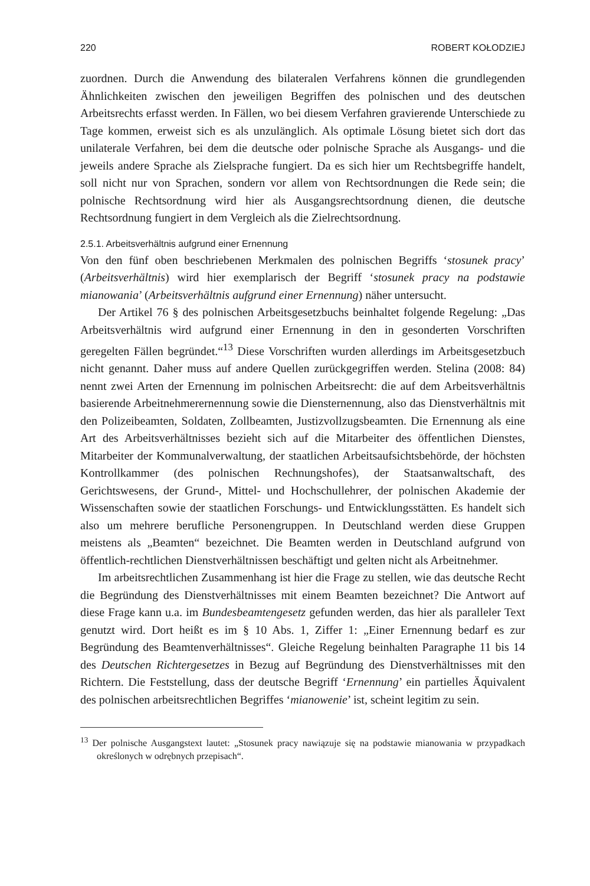220 ROBERT KOŁODZIEJ
zuordnen. Durch die Anwendung des bilateralen Verfahrens können die grundlegenden Ähnlichkeiten zwischen den jeweiligen Begriffen des polnischen und des deutschen Arbeitsrechts erfasst werden. In Fällen, wo bei diesem Verfahren gravierende Unterschiede zu Tage kommen, erweist sich es als unzulänglich. Als optimale Lösung bietet sich dort das unilaterale Verfahren, bei dem die deutsche oder polnische Sprache als Ausgangs- und die jeweils andere Sprache als Zielsprache fungiert. Da es sich hier um Rechtsbegriffe handelt, soll nicht nur von Sprachen, sondern vor allem von Rechtsordnungen die Rede sein; die polnische Rechtsordnung wird hier als Ausgangsrechtsordnung dienen, die deutsche Rechtsordnung fungiert in dem Vergleich als die Zielrechtsordnung.
2.5.1. Arbeitsverhältnis aufgrund einer Ernennung
Von den fünf oben beschriebenen Merkmalen des polnischen Begriffs ‘stosunek pracy’ (Arbeitsverhältnis) wird hier exemplarisch der Begriff ‘stosunek pracy na podstawie mianowania’ (Arbeitsverhältnis aufgrund einer Ernennung) näher untersucht.
Der Artikel 76 § des polnischen Arbeitsgesetzbuchs beinhaltet folgende Regelung: „Das Arbeitsverhältnis wird aufgrund einer Ernennung in den in gesonderten Vorschriften geregelten Fällen begründet.“<sup>13</sup> Diese Vorschriften wurden allerdings im Arbeitsgesetzbuch nicht genannt. Daher muss auf andere Quellen zurückgegriffen werden. Stelina (2008: 84) nennt zwei Arten der Ernennung im polnischen Arbeitsrecht: die auf dem Arbeitsverhältnis basierende Arbeitnehmerernennung sowie die Diensternennung, also das Dienstverhältnis mit den Polizeibeamten, Soldaten, Zollbeamten, Justizvollzugsbeamten. Die Ernennung als eine Art des Arbeitsverhältnisses bezieht sich auf die Mitarbeiter des öffentlichen Dienstes, Mitarbeiter der Kommunalverwaltung, der staatlichen Arbeitsaufsichtsbehörde, der höchsten Kontrollkammer (des polnischen Rechnungshofes), der Staatsanwaltschaft, des Gerichtswesens, der Grund-, Mittel- und Hochschullehrer, der polnischen Akademie der Wissenschaften sowie der staatlichen Forschungs- und Entwicklungsstätten. Es handelt sich also um mehrere berufliche Personengruppen. In Deutschland werden diese Gruppen meistens als „Beamten“ bezeichnet. Die Beamten werden in Deutschland aufgrund von öffentlich-rechtlichen Dienstverhältnissen beschäftigt und gelten nicht als Arbeitnehmer.
Im arbeitsrechtlichen Zusammenhang ist hier die Frage zu stellen, wie das deutsche Recht die Begründung des Dienstverhältnisses mit einem Beamten bezeichnet? Die Antwort auf diese Frage kann u.a. im Bundesbeamtengesetz gefunden werden, das hier als paralleler Text genutzt wird. Dort heißt es im § 10 Abs. 1, Ziffer 1: „Einer Ernennung bedarf es zur Begründung des Beamtenverhältnisses“. Gleiche Regelung beinhalten Paragraphe 11 bis 14 des Deutschen Richtergesetzes in Bezug auf Begründung des Dienstverhältnisses mit den Richtern. Die Feststellung, dass der deutsche Begriff ‘Ernennung’ ein partielles Äquivalent des polnischen arbeitsrechtlichen Begriffes ‘mianowenie’ ist, scheint legitim zu sein.
<sup>13</sup> Der polnische Ausgangstext lautet: „Stosunek pracy nawiązuje się na podstawie mianowania w przypadkach określonych w odrębnych przepisach“.